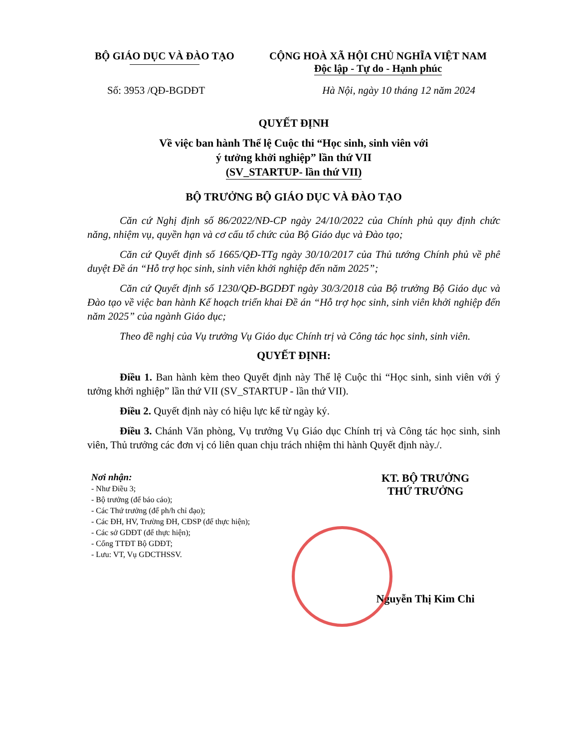BỘ GIÁO DỤC VÀ ĐÀO TẠO CỘNG HOÀ XÃ HỘI CHỦ NGHĨA VIỆT NAM
Độc lập - Tự do - Hạnh phúc
Số: 3953 /QĐ-BGDĐT Hà Nội, ngày 10 tháng 12 năm 2024
QUYẾT ĐỊNH
Về việc ban hành Thể lệ Cuộc thi “Học sinh, sinh viên với
ý tưởng khởi nghiệp” lần thứ VII
(SV_STARTUP- lần thứ VII)
BỘ TRƯỞNG BỘ GIÁO DỤC VÀ ĐÀO TẠO
Căn cứ Nghị định số 86/2022/NĐ-CP ngày 24/10/2022 của Chính phủ quy định chức năng, nhiệm vụ, quyền hạn và cơ cấu tổ chức của Bộ Giáo dục và Đào tạo;
Căn cứ Quyết định số 1665/QĐ-TTg ngày 30/10/2017 của Thủ tướng Chính phủ về phê duyệt Đề án “Hỗ trợ học sinh, sinh viên khởi nghiệp đến năm 2025”;
Căn cứ Quyết định số 1230/QĐ-BGDĐT ngày 30/3/2018 của Bộ trưởng Bộ Giáo dục và Đào tạo về việc ban hành Kế hoạch triển khai Đề án “Hỗ trợ học sinh, sinh viên khởi nghiệp đến năm 2025” của ngành Giáo dục;
Theo đề nghị của Vụ trưởng Vụ Giáo dục Chính trị và Công tác học sinh, sinh viên.
QUYẾT ĐỊNH:
Điều 1. Ban hành kèm theo Quyết định này Thể lệ Cuộc thi “Học sinh, sinh viên với ý tưởng khởi nghiệp” lần thứ VII (SV_STARTUP - lần thứ VII).
Điều 2. Quyết định này có hiệu lực kể từ ngày ký.
Điều 3. Chánh Văn phòng, Vụ trưởng Vụ Giáo dục Chính trị và Công tác học sinh, sinh viên, Thủ trưởng các đơn vị có liên quan chịu trách nhiệm thi hành Quyết định này./.
Nơi nhận:
- Như Điều 3;
- Bộ trưởng (để báo cáo);
- Các Thứ trưởng (để ph/h chỉ đạo);
- Các ĐH, HV, Trường ĐH, CĐSP (để thực hiện);
- Các sở GDĐT (để thực hiện);
- Cổng TTĐT Bộ GDĐT;
- Lưu: VT, Vụ GDCTHSSV.
KT. BỘ TRƯỞNG
THỨ TRƯỞNG
Nguyễn Thị Kim Chi